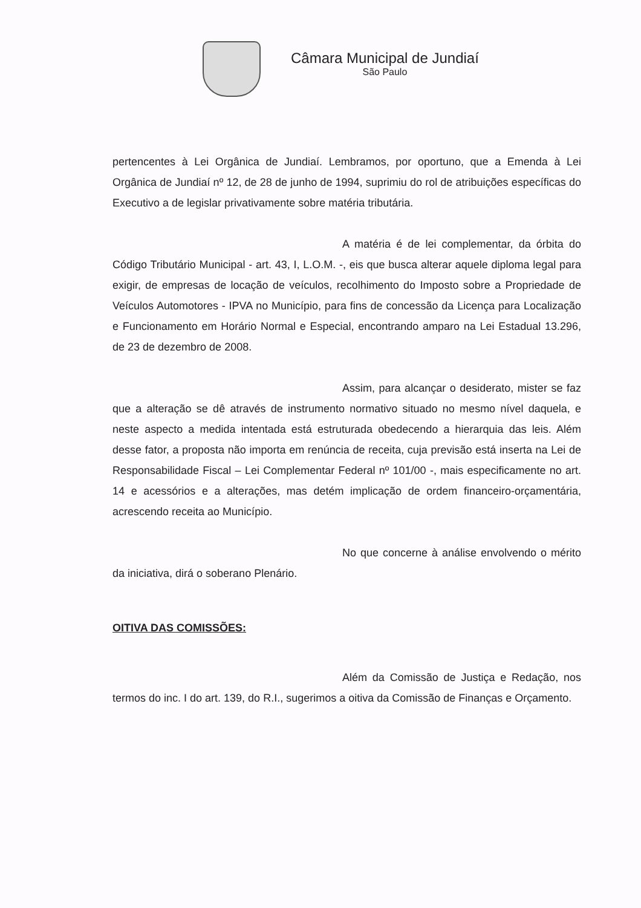Câmara Municipal de Jundiaí
São Paulo
pertencentes à Lei Orgânica de Jundiaí. Lembramos, por oportuno, que a Emenda à Lei Orgânica de Jundiaí nº 12, de 28 de junho de 1994, suprimiu do rol de atribuições específicas do Executivo a de legislar privativamente sobre matéria tributária.
A matéria é de lei complementar, da órbita do Código Tributário Municipal - art. 43, I, L.O.M. -, eis que busca alterar aquele diploma legal para exigir, de empresas de locação de veículos, recolhimento do Imposto sobre a Propriedade de Veículos Automotores - IPVA no Município, para fins de concessão da Licença para Localização e Funcionamento em Horário Normal e Especial, encontrando amparo na Lei Estadual 13.296, de 23 de dezembro de 2008.
Assim, para alcançar o desiderato, mister se faz que a alteração se dê através de instrumento normativo situado no mesmo nível daquela, e neste aspecto a medida intentada está estruturada obedecendo a hierarquia das leis. Além desse fator, a proposta não importa em renúncia de receita, cuja previsão está inserta na Lei de Responsabilidade Fiscal – Lei Complementar Federal nº 101/00 -, mais especificamente no art. 14 e acessórios e a alterações, mas detém implicação de ordem financeiro-orçamentária, acrescendo receita ao Município.
No que concerne à análise envolvendo o mérito da iniciativa, dirá o soberano Plenário.
OITIVA DAS COMISSÕES:
Além da Comissão de Justiça e Redação, nos termos do inc. I do art. 139, do R.I., sugerimos a oitiva da Comissão de Finanças e Orçamento.